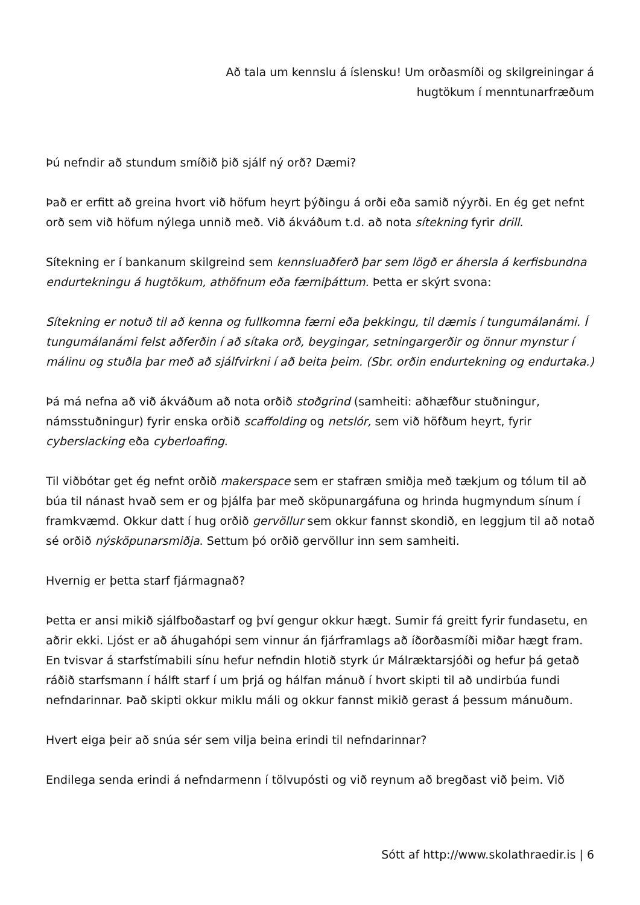Að tala um kennslu á íslensku! Um orðasmíði og skilgreiningar á hugtökum í menntunarfræðum
Þú nefndir að stundum smíðið þið sjálf ný orð? Dæmi?
Það er erfitt að greina hvort við höfum heyrt þýðingu á orði eða samið nýyrði. En ég get nefnt orð sem við höfum nýlega unnið með. Við ákváðum t.d. að nota sítekning fyrir drill.
Sítekning er í bankanum skilgreind sem kennsluaðferð þar sem lögð er áhersla á kerfisbundna endurtekningu á hugtökum, athöfnum eða færniþáttum. Þetta er skýrt svona:
Sítekning er notuð til að kenna og fullkomna færni eða þekkingu, til dæmis í tungumálanámi. Í tungumálanámi felst aðferðin í að sítaka orð, beygingar, setningargerðir og önnur mynstur í málinu og stuðla þar með að sjálfvirkni í að beita þeim. (Sbr. orðin endurtekning og endurtaka.)
Þá má nefna að við ákváðum að nota orðið stoðgrind (samheiti: aðhæfður stuðningur, námsstuðningur) fyrir enska orðið scaffolding og netslór, sem við höfðum heyrt, fyrir cyberslacking eða cyberloafing.
Til viðbótar get ég nefnt orðið makerspace sem er stafræn smiðja með tækjum og tólum til að búa til nánast hvað sem er og þjálfa þar með sköpunargáfuna og hrinda hugmyndum sínum í framkvæmd. Okkur datt í hug orðið gervöllur sem okkur fannst skondið, en leggjum til að notað sé orðið nýsköpunarsmiðja. Settum þó orðið gervöllur inn sem samheiti.
Hvernig er þetta starf fjármagnað?
Þetta er ansi mikið sjálfboðastarf og því gengur okkur hægt. Sumir fá greitt fyrir fundasetu, en aðrir ekki. Ljóst er að áhugahópi sem vinnur án fjárframlags að íðorðasmíði miðar hægt fram. En tvisvar á starfstímabili sínu hefur nefndin hlotið styrk úr Málræktarsjóði og hefur þá getað ráðið starfsmann í hálft starf í um þrjá og hálfan mánuð í hvort skipti til að undirbúa fundi nefndarinnar. Það skipti okkur miklu máli og okkur fannst mikið gerast á þessum mánuðum.
Hvert eiga þeir að snúa sér sem vilja beina erindi til nefndarinnar?
Endilega senda erindi á nefndarmenn í tölvupósti og við reynum að bregðast við þeim. Við
Sótt af http://www.skolathraedir.is | 6